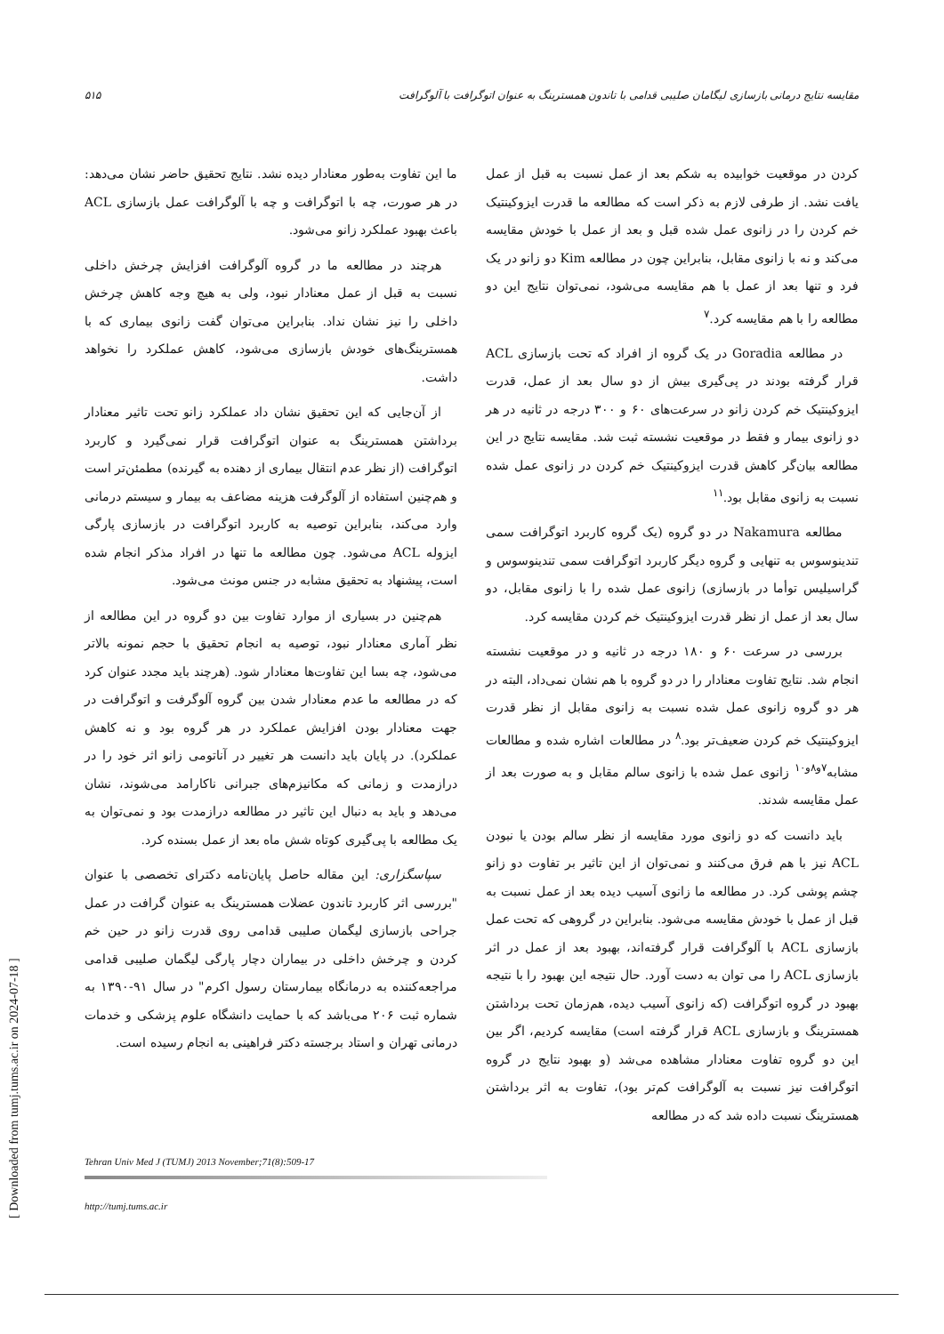مقایسه نتایج درمانی بازسازی لیگامان صلیبی قدامی با تاندون همسترینگ به عنوان اتوگرافت با آلوگرافت ۵۱۵
کردن در موقعیت خوابیده به شکم بعد از عمل نسبت به قبل از عمل یافت نشد. از طرفی لازم به ذکر است که مطالعه ما قدرت ایزوکینتیک خم کردن را در زانوی عمل شده قبل و بعد از عمل با خودش مقایسه می‌کند و نه با زانوی مقابل، بنابراین چون در مطالعه Kim دو زانو در یک فرد و تنها بعد از عمل با هم مقایسه می‌شود، نمی‌توان نتایج این دو مطالعه را با هم مقایسه کرد.<sup>۷</sup>
در مطالعه Goradia در یک گروه از افراد که تحت بازسازی ACL قرار گرفته بودند در پی‌گیری بیش از دو سال بعد از عمل، قدرت ایزوکینتیک خم کردن زانو در سرعت‌های ۶۰ و ۳۰۰ درجه در ثانیه در هر دو زانوی بیمار و فقط در موقعیت نشسته ثبت شد. مقایسه نتایج در این مطالعه بیان‌گر کاهش قدرت ایزوکینتیک خم کردن در زانوی عمل شده نسبت به زانوی مقابل بود.<sup>۱۱</sup>
مطالعه Nakamura در دو گروه (یک گروه کاربرد اتوگرافت سمی تندینوسوس به تنهایی و گروه دیگر کاربرد اتوگرافت سمی تندینوسوس و گراسیلیس توأما در بازسازی) زانوی عمل شده را با زانوی مقابل، دو سال بعد از عمل از نظر قدرت ایزوکینتیک خم کردن مقایسه کرد.
بررسی در سرعت ۶۰ و ۱۸۰ درجه در ثانیه و در موقعیت نشسته انجام شد. نتایج تفاوت معنادار را در دو گروه با هم نشان نمی‌داد، البته در هر دو گروه زانوی عمل شده نسبت به زانوی مقابل از نظر قدرت ایزوکینتیک خم کردن ضعیف‌تر بود.<sup>۸</sup> در مطالعات اشاره شده و مطالعات مشابه<sup>۷و۸و۱۰</sup> زانوی عمل شده با زانوی سالم مقابل و به صورت بعد از عمل مقایسه شدند.
باید دانست که دو زانوی مورد مقایسه از نظر سالم بودن یا نبودن ACL نیز با هم فرق می‌کنند و نمی‌توان از این تاثیر بر تفاوت دو زانو چشم پوشی کرد. در مطالعه ما زانوی آسیب دیده بعد از عمل نسبت به قبل از عمل با خودش مقایسه می‌شود. بنابراین در گروهی که تحت عمل بازسازی ACL با آلوگرافت قرار گرفته‌اند، بهبود بعد از عمل در اثر بازسازی ACL را می توان به دست آورد. حال نتیجه این بهبود را با نتیجه بهبود در گروه اتوگرافت (که زانوی آسیب دیده، هم‌زمان تحت برداشتن همسترینگ و بازسازی ACL قرار گرفته است) مقایسه کردیم، اگر بین این دو گروه تفاوت معنادار مشاهده می‌شد (و بهبود نتایج در گروه اتوگرافت نیز نسبت به آلوگرافت کم‌تر بود)، تفاوت به اثر برداشتن همسترینگ نسبت داده شد که در مطالعه
ما این تفاوت به‌طور معنادار دیده نشد. نتایج تحقیق حاضر نشان می‌دهد: در هر صورت، چه با اتوگرافت و چه با آلوگرافت عمل بازسازی ACL باعث بهبود عملکرد زانو می‌شود.
هرچند در مطالعه ما در گروه آلوگرافت افزایش چرخش داخلی نسبت به قبل از عمل معنادار نبود، ولی به هیچ وجه کاهش چرخش داخلی را نیز نشان نداد. بنابراین می‌توان گفت زانوی بیماری که با همسترینگ‌های خودش بازسازی می‌شود، کاهش عملکرد را نخواهد داشت.
از آن‌جایی که این تحقیق نشان داد عملکرد زانو تحت تاثیر معنادار برداشتن همسترینگ به عنوان اتوگرافت قرار نمی‌گیرد و کاربرد اتوگرافت (از نظر عدم انتقال بیماری از دهنده به گیرنده) مطمئن‌تر است و هم‌چنین استفاده از آلوگرفت هزینه مضاعف به بیمار و سیستم درمانی وارد می‌کند، بنابراین توصیه به کاربرد اتوگرافت در بازسازی پارگی ایزوله ACL می‌شود. چون مطالعه ما تنها در افراد مذکر انجام شده است، پیشنهاد به تحقیق مشابه در جنس مونث می‌شود.
هم‌چنین در بسیاری از موارد تفاوت بین دو گروه در این مطالعه از نظر آماری معنادار نبود، توصیه به انجام تحقیق با حجم نمونه بالاتر می‌شود، چه بسا این تفاوت‌ها معنادار شود. (هرچند باید مجدد عنوان کرد که در مطالعه ما عدم معنادار شدن بین گروه آلوگرفت و اتوگرافت در جهت معنادار بودن افزایش عملکرد در هر گروه بود و نه کاهش عملکرد). در پایان باید دانست هر تغییر در آناتومی زانو اثر خود را در درازمدت و زمانی که مکانیزم‌های جبرانی ناکارامد می‌شوند، نشان می‌دهد و باید به دنبال این تاثیر در مطالعه درازمدت بود و نمی‌توان به یک مطالعه با پی‌گیری کوتاه شش ماه بعد از عمل بسنده کرد.
سپاسگزاری: این مقاله حاصل پایان‌نامه دکترای تخصصی با عنوان "بررسی اثر کاربرد تاندون عضلات همسترینگ به عنوان گرافت در عمل جراحی بازسازی لیگمان صلیبی قدامی روی قدرت زانو در حین خم کردن و چرخش داخلی در بیماران دچار پارگی لیگمان صلیبی قدامی مراجعه‌کننده به درمانگاه بیمارستان رسول اکرم" در سال ۹۱-۱۳۹۰ به شماره ثبت ۲۰۶ می‌باشد که با حمایت دانشگاه علوم پزشکی و خدمات درمانی تهران و استاد برجسته دکتر فراهینی به انجام رسیده است.
Tehran Univ Med J (TUMJ) 2013 November;71(8):509-17
http://tumj.tums.ac.ir
[ Downloaded from tumj.tums.ac.ir on 2024-07-18 ]